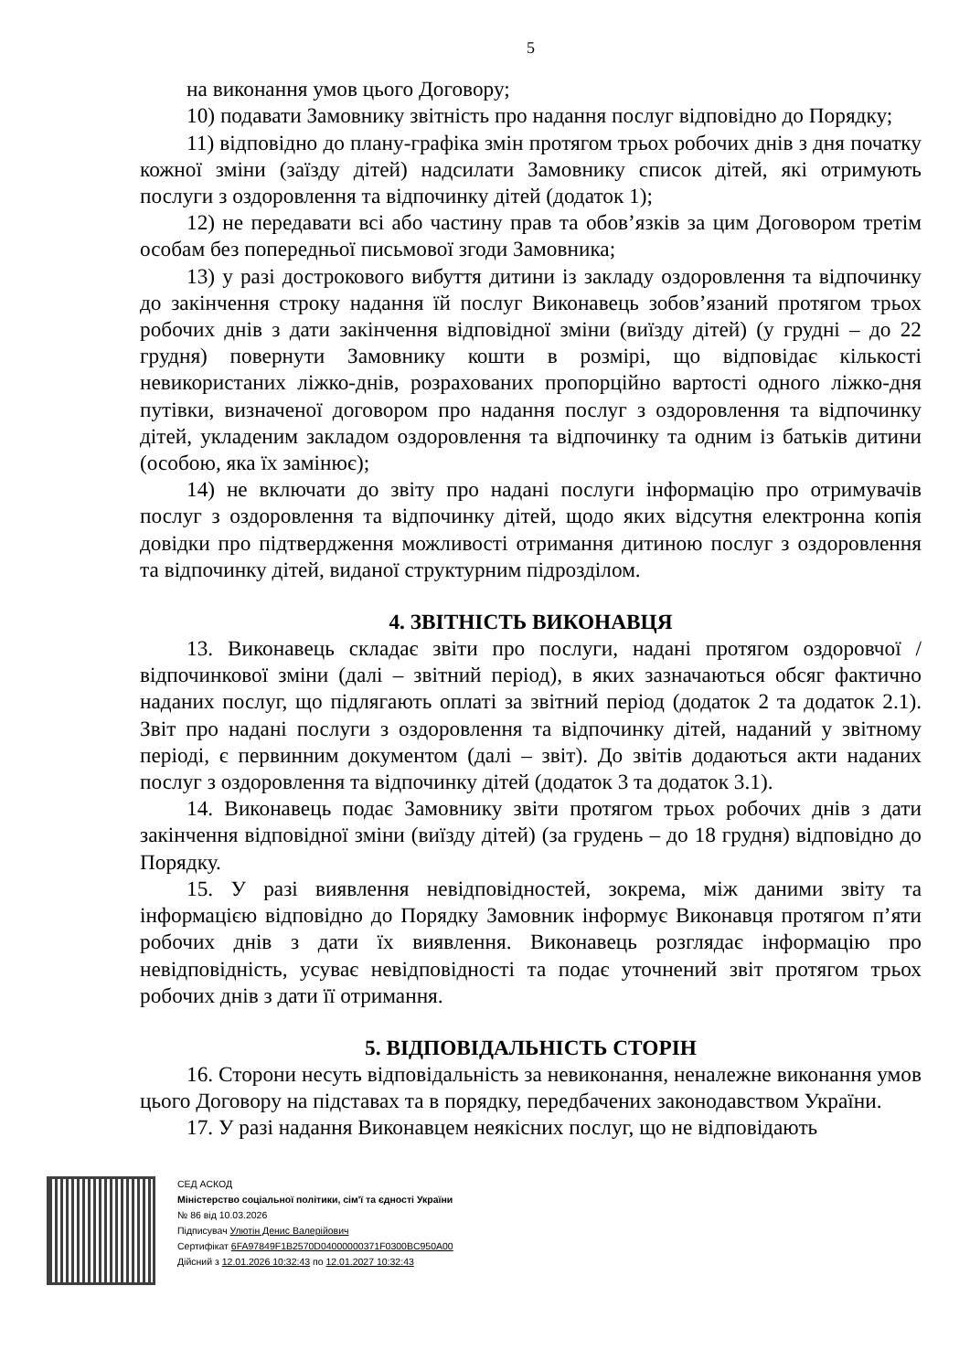5
на виконання умов цього Договору;
10) подавати Замовнику звітність про надання послуг відповідно до Порядку;
11) відповідно до плану-графіка змін протягом трьох робочих днів з дня початку кожної зміни (заїзду дітей) надсилати Замовнику список дітей, які отримують послуги з оздоровлення та відпочинку дітей (додаток 1);
12) не передавати всі або частину прав та обов’язків за цим Договором третім особам без попередньої письмової згоди Замовника;
13) у разі дострокового вибуття дитини із закладу оздоровлення та відпочинку до закінчення строку надання їй послуг Виконавець зобов’язаний протягом трьох робочих днів з дати закінчення відповідної зміни (виїзду дітей) (у грудні – до 22 грудня) повернути Замовнику кошти в розмірі, що відповідає кількості невикористаних ліжко-днів, розрахованих пропорційно вартості одного ліжко-дня путівки, визначеної договором про надання послуг з оздоровлення та відпочинку дітей, укладеним закладом оздоровлення та відпочинку та одним із батьків дитини (особою, яка їх замінює);
14) не включати до звіту про надані послуги інформацію про отримувачів послуг з оздоровлення та відпочинку дітей, щодо яких відсутня електронна копія довідки про підтвердження можливості отримання дитиною послуг з оздоровлення та відпочинку дітей, виданої структурним підрозділом.
4. ЗВІТНІСТЬ ВИКОНАВЦЯ
13. Виконавець складає звіти про послуги, надані протягом оздоровчої / відпочинкової зміни (далі – звітний період), в яких зазначаються обсяг фактично наданих послуг, що підлягають оплаті за звітний період (додаток 2 та додаток 2.1). Звіт про надані послуги з оздоровлення та відпочинку дітей, наданий у звітному періоді, є первинним документом (далі – звіт). До звітів додаються акти наданих послуг з оздоровлення та відпочинку дітей (додаток 3 та додаток 3.1).
14. Виконавець подає Замовнику звіти протягом трьох робочих днів з дати закінчення відповідної зміни (виїзду дітей) (за грудень – до 18 грудня) відповідно до Порядку.
15. У разі виявлення невідповідностей, зокрема, між даними звіту та інформацією відповідно до Порядку Замовник інформує Виконавця протягом п’яти робочих днів з дати їх виявлення. Виконавець розглядає інформацію про невідповідність, усуває невідповідності та подає уточнений звіт протягом трьох робочих днів з дати її отримання.
5. ВІДПОВІДАЛЬНІСТЬ СТОРІН
16. Сторони несуть відповідальність за невиконання, неналежне виконання умов цього Договору на підставах та в порядку, передбачених законодавством України.
17. У разі надання Виконавцем неякісних послуг, що не відповідають
СЕД АСКОД
Міністерство соціальної політики, сім'ї та єдності України
№ 86 від 10.03.2026
Підписувач Улютін Денис Валерійович
Сертифікат 6FA97849F1B2570D04000000371F0300BC950A00
Дійсний з 12.01.2026 10:32:43 по 12.01.2027 10:32:43